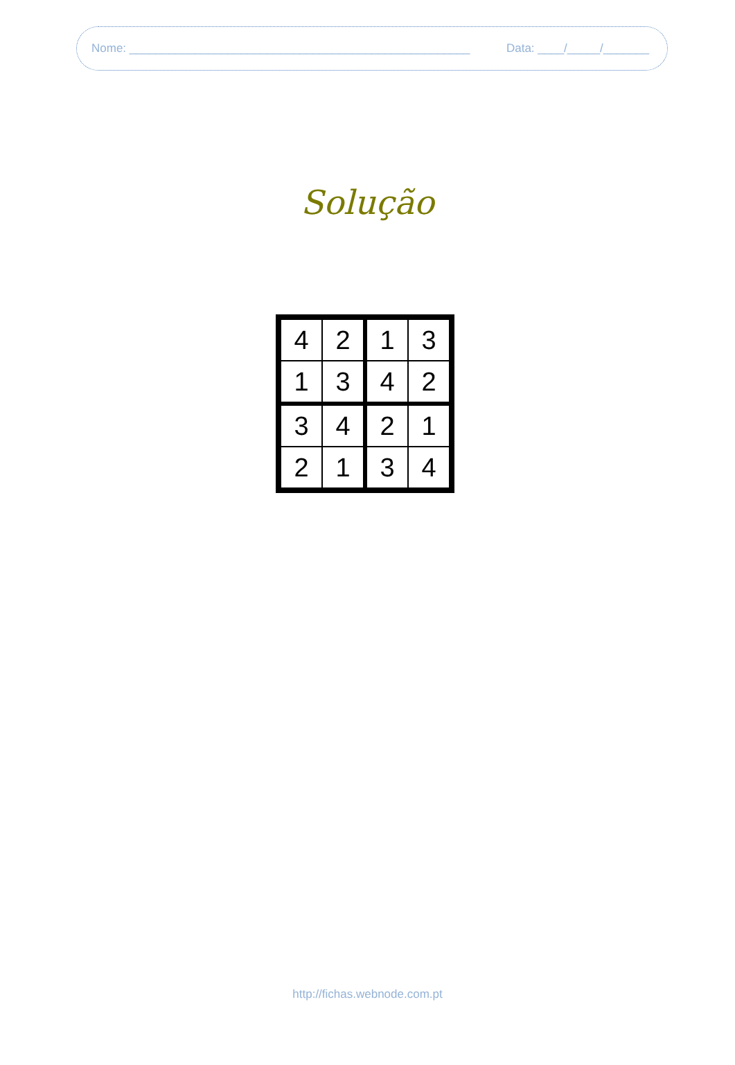Nome: ____________________________________________________ Data: ____/_____/_______
Solução
| 4 | 2 | 1 | 3 |
| 1 | 3 | 4 | 2 |
| 3 | 4 | 2 | 1 |
| 2 | 1 | 3 | 4 |
http://fichas.webnode.com.pt